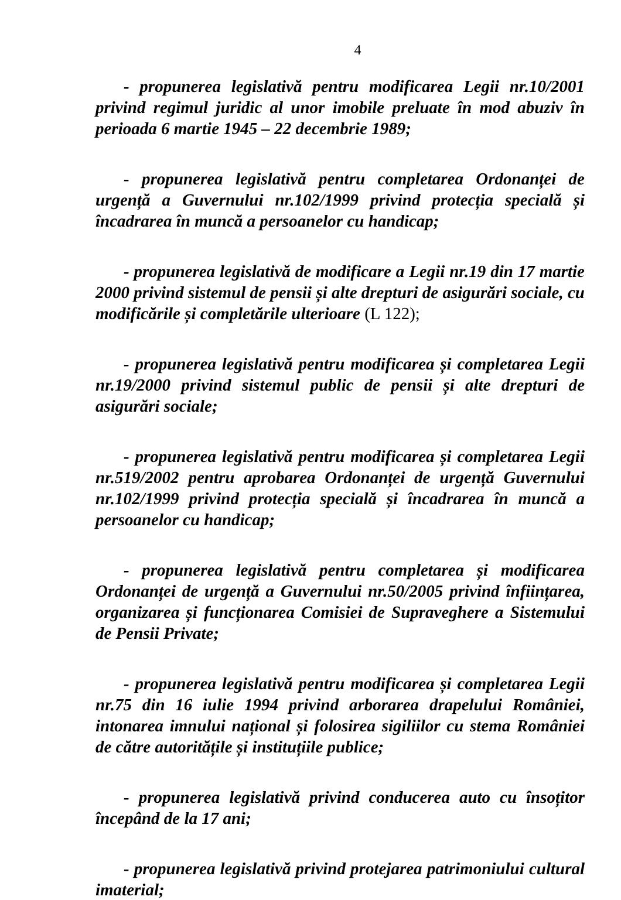4
- propunerea legislativă pentru modificarea Legii nr.10/2001 privind regimul juridic al unor imobile preluate în mod abuziv în perioada 6 martie 1945 – 22 decembrie 1989;
- propunerea legislativă pentru completarea Ordonanței de urgență a Guvernului nr.102/1999 privind protecția specială și încadrarea în muncă a persoanelor cu handicap;
- propunerea legislativă de modificare a Legii nr.19 din 17 martie 2000 privind sistemul de pensii și alte drepturi de asigurări sociale, cu modificările și completările ulterioare (L 122);
- propunerea legislativă pentru modificarea și completarea Legii nr.19/2000 privind sistemul public de pensii și alte drepturi de asigurări sociale;
- propunerea legislativă pentru modificarea și completarea Legii nr.519/2002 pentru aprobarea Ordonanței de urgență Guvernului nr.102/1999 privind protecția specială și încadrarea în muncă a persoanelor cu handicap;
- propunerea legislativă pentru completarea și modificarea Ordonanței de urgență a Guvernului nr.50/2005 privind înființarea, organizarea și funcționarea Comisiei de Supraveghere a Sistemului de Pensii Private;
- propunerea legislativă pentru modificarea și completarea Legii nr.75 din 16 iulie 1994 privind arborarea drapelului României, intonarea imnului național și folosirea sigiliilor cu stema României de către autoritățile și instituțiile publice;
- propunerea legislativă privind conducerea auto cu însoțitor începând de la 17 ani;
- propunerea legislativă privind protejarea patrimoniului cultural imaterial;